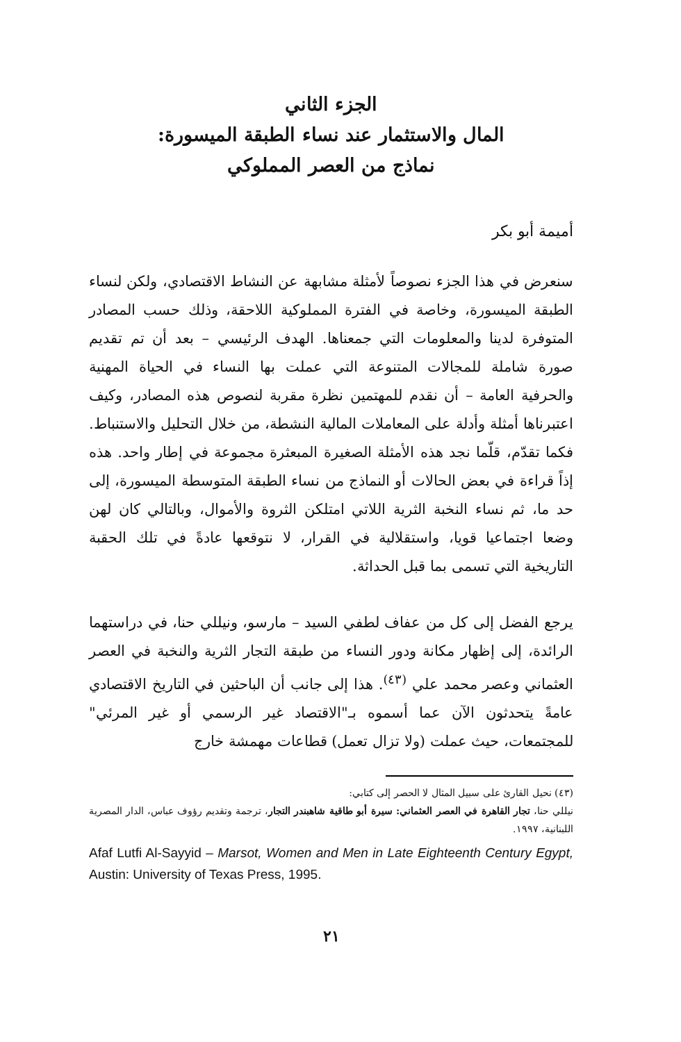الجزء الثاني
المال والاستثمار عند نساء الطبقة الميسورة:
نماذج من العصر المملوكي
أميمة أبو بكر
سنعرض في هذا الجزء نصوصاً لأمثلة مشابهة عن النشاط الاقتصادي، ولكن لنساء الطبقة الميسورة، وخاصة في الفترة المملوكية اللاحقة، وذلك حسب المصادر المتوفرة لدينا والمعلومات التي جمعناها. الهدف الرئيسي – بعد أن تم تقديم صورة شاملة للمجالات المتنوعة التي عملت بها النساء في الحياة المهنية والحرفية العامة – أن نقدم للمهتمين نظرة مقربة لنصوص هذه المصادر، وكيف اعتبرناها أمثلة وأدلة على المعاملات المالية النشطة، من خلال التحليل والاستنباط. فكما تقدّم، قلّما نجد هذه الأمثلة الصغيرة المبعثرة مجموعة في إطار واحد. هذه إذاً قراءة في بعض الحالات أو النماذج من نساء الطبقة المتوسطة الميسورة، إلى حد ما، ثم نساء النخبة الثرية اللاتي امتلكن الثروة والأموال، وبالتالي كان لهن وضعا اجتماعيا قويا، واستقلالية في القرار، لا نتوقعها عادةً في تلك الحقبة التاريخية التي تسمى بما قبل الحداثة.
يرجع الفضل إلى كل من عفاف لطفي السيد – مارسو، ونيللي حنا، في دراستهما الرائدة، إلى إظهار مكانة ودور النساء من طبقة التجار الثرية والنخبة في العصر العثماني وعصر محمد علي <sup>(٤٣)</sup>. هذا إلى جانب أن الباحثين في التاريخ الاقتصادي عامةً يتحدثون الآن عما أسموه بـ"الاقتصاد غير الرسمي أو غير المرئي" للمجتمعات، حيث عملت (ولا تزال تعمل) قطاعات مهمشة خارج
(٤٣) نحيل القارئ على سبيل المثال لا الحصر إلى كتابي:
نيللي حنا، تجار القاهرة في العصر العثماني: سيرة أبو طاقية شاهبندر التجار، ترجمة وتقديم رؤوف عباس، الدار المصرية اللبنانية، ١٩٩٧.
Afaf Lutfi Al-Sayyid – Marsot, Women and Men in Late Eighteenth Century Egypt, Austin: University of Texas Press, 1995.
٢١